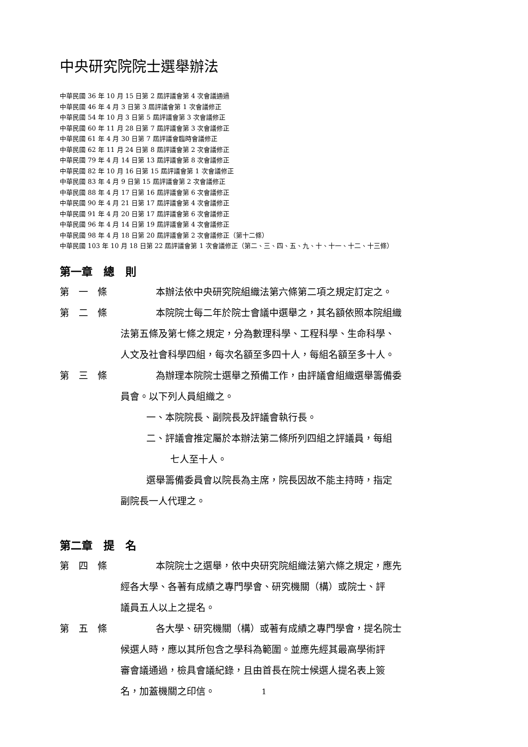中央研究院院士選舉辦法
中華民國 36 年 10 月 15 日第 2 屆評議會第 4 次會議通過
中華民國 46 年 4 月 3 日第 3 屆評議會第 1 次會議修正
中華民國 54 年 10 月 3 日第 5 屆評議會第 3 次會議修正
中華民國 60 年 11 月 28 日第 7 屆評議會第 3 次會議修正
中華民國 61 年 4 月 30 日第 7 屆評議會臨時會議修正
中華民國 62 年 11 月 24 日第 8 屆評議會第 2 次會議修正
中華民國 79 年 4 月 14 日第 13 屆評議會第 8 次會議修正
中華民國 82 年 10 月 16 日第 15 屆評議會第 1 次會議修正
中華民國 83 年 4 月 9 日第 15 屆評議會第 2 次會議修正
中華民國 88 年 4 月 17 日第 16 屆評議會第 6 次會議修正
中華民國 90 年 4 月 21 日第 17 屆評議會第 4 次會議修正
中華民國 91 年 4 月 20 日第 17 屆評議會第 6 次會議修正
中華民國 96 年 4 月 14 日第 19 屆評議會第 4 次會議修正
中華民國 98 年 4 月 18 日第 20 屆評議會第 2 次會議修正（第十二條）
中華民國 103 年 10 月 18 日第 22 屆評議會第 1 次會議修正（第二、三、四、五、九、十、十一、十二、十三條）
第一章　總　則
第　一　條　本辦法依中央研究院組織法第六條第二項之規定訂定之。
第　二　條　本院院士每二年於院士會議中選舉之，其名額依照本院組織
法第五條及第七條之規定，分為數理科學、工程科學、生命科學、
人文及社會科學四組，每次名額至多四十人，每組名額至多十人。
第　三　條　為辦理本院院士選舉之預備工作，由評議會組織選舉籌備委
員會。以下列人員組織之。
一、本院院長、副院長及評議會執行長。
二、評議會推定屬於本辦法第二條所列四組之評議員，每組
七人至十人。
選舉籌備委員會以院長為主席，院長因故不能主持時，指定
副院長一人代理之。
第二章　提　名
第　四　條　本院院士之選舉，依中央研究院組織法第六條之規定，應先
經各大學、各著有成績之專門學會、研究機關（構）或院士、評
議員五人以上之提名。
第　五　條　各大學、研究機關（構）或著有成績之專門學會，提名院士
候選人時，應以其所包含之學科為範圍。並應先經其最高學術評
審會議通過，檢具會議紀錄，且由首長在院士候選人提名表上簽
名，加蓋機關之印信。
1